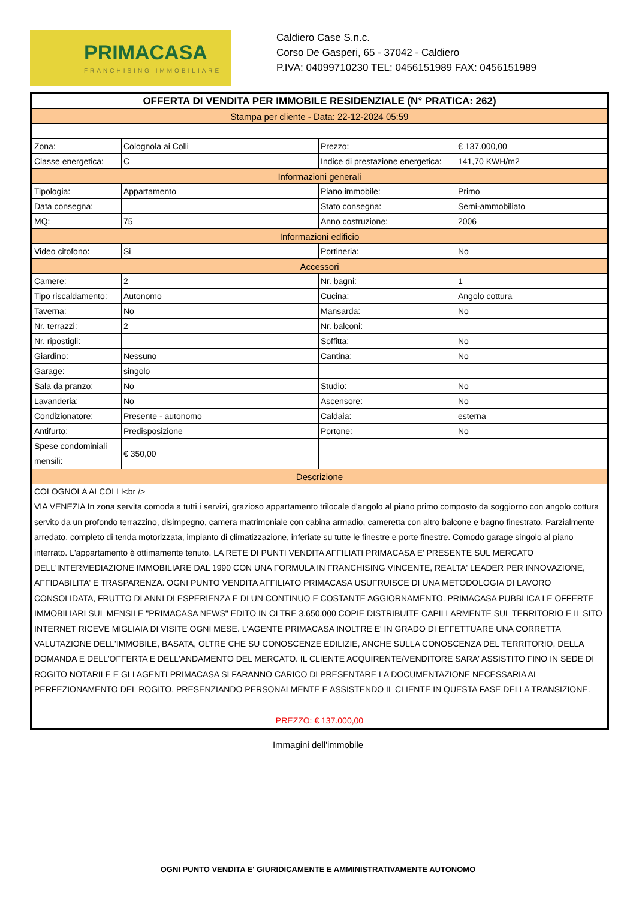PRIMACASA
FRANCHISING IMMOBILIARE
Caldiero Case S.n.c.
Corso De Gasperi, 65 - 37042 - Caldiero
P.IVA: 04099710230 TEL: 0456151989 FAX: 0456151989
| OFFERTA DI VENDITA PER IMMOBILE RESIDENZIALE (N° PRATICA: 262) | | | |
| Stampa per cliente - Data: 22-12-2024 05:59 | | | |
| Zona: | Colognola ai Colli | Prezzo: | € 137.000,00 |
| Classe energetica: | C | Indice di prestazione energetica: | 141,70 KWH/m2 |
| Informazioni generali | | | |
| Tipologia: | Appartamento | Piano immobile: | Primo |
| Data consegna: | | Stato consegna: | Semi-ammobiliato |
| MQ: | 75 | Anno costruzione: | 2006 |
| Informazioni edificio | | | |
| Video citofono: | Si | Portineria: | No |
| Accessori | | | |
| Camere: | 2 | Nr. bagni: | 1 |
| Tipo riscaldamento: | Autonomo | Cucina: | Angolo cottura |
| Taverna: | No | Mansarda: | No |
| Nr. terrazzi: | 2 | Nr. balconi: | |
| Nr. ripostigli: | | Soffitta: | No |
| Giardino: | Nessuno | Cantina: | No |
| Garage: | singolo | | |
| Sala da pranzo: | No | Studio: | No |
| Lavanderia: | No | Ascensore: | No |
| Condizionatore: | Presente - autonomo | Caldaia: | esterna |
| Antifurto: | Predisposizione | Portone: | No |
| Spese condominiali mensili: | € 350,00 | | |
| Descrizione | | | |
| COLOGNOLA AI COLLI<br /> VIA VENEZIA In zona servita comoda a tutti i servizi, grazioso appartamento trilocale d'angolo al piano primo composto da soggiorno con angolo cottura servito da un profondo terrazzino, disimpegno, camera matrimoniale con cabina armadio, cameretta con altro balcone e bagno finestrato. Parzialmente arredato, completo di tenda motorizzata, impianto di climatizzazione, inferiate su tutte le finestre e porte finestre. Comodo garage singolo al piano interrato. L'appartamento è ottimamente tenuto. LA RETE DI PUNTI VENDITA AFFILIATI PRIMACASA E' PRESENTE SUL MERCATO DELL'INTERMEDIAZIONE IMMOBILIARE DAL 1990 CON UNA FORMULA IN FRANCHISING VINCENTE, REALTA' LEADER PER INNOVAZIONE, AFFIDABILITA' E TRASPARENZA. OGNI PUNTO VENDITA AFFILIATO PRIMACASA USUFRUISCE DI UNA METODOLOGIA DI LAVORO CONSOLIDATA, FRUTTO DI ANNI DI ESPERIENZA E DI UN CONTINUO E COSTANTE AGGIORNAMENTO. PRIMACASA PUBBLICA LE OFFERTE IMMOBILIARI SUL MENSILE "PRIMACASA NEWS" EDITO IN OLTRE 3.650.000 COPIE DISTRIBUITE CAPILLARMENTE SUL TERRITORIO E IL SITO INTERNET RICEVE MIGLIAIA DI VISITE OGNI MESE. L'AGENTE PRIMACASA INOLTRE E' IN GRADO DI EFFETTUARE UNA CORRETTA VALUTAZIONE DELL'IMMOBILE, BASATA, OLTRE CHE SU CONOSCENZE EDILIZIE, ANCHE SULLA CONOSCENZA DEL TERRITORIO, DELLA DOMANDA E DELL'OFFERTA E DELL'ANDAMENTO DEL MERCATO. IL CLIENTE ACQUIRENTE/VENDITORE SARA' ASSISTITO FINO IN SEDE DI ROGITO NOTARILE E GLI AGENTI PRIMACASA SI FARANNO CARICO DI PRESENTARE LA DOCUMENTAZIONE NECESSARIA AL PERFEZIONAMENTO DEL ROGITO, PRESENZIANDO PERSONALMENTE E ASSISTENDO IL CLIENTE IN QUESTA FASE DELLA TRANSIZIONE. | | | |
| PREZZO: € 137.000,00 | | | |
Immagini dell'immobile
OGNI PUNTO VENDITA E' GIURIDICAMENTE E AMMINISTRATIVAMENTE AUTONOMO